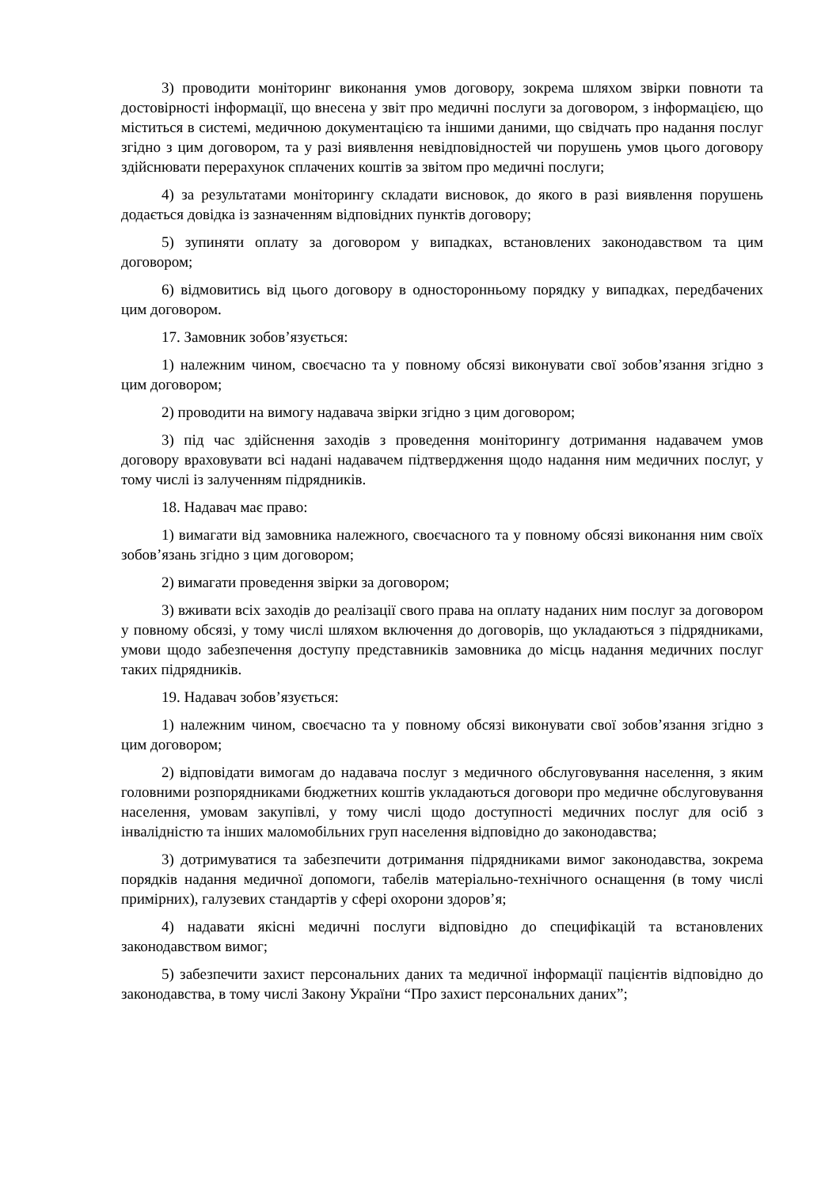3) проводити моніторинг виконання умов договору, зокрема шляхом звірки повноти та достовірності інформації, що внесена у звіт про медичні послуги за договором, з інформацією, що міститься в системі, медичною документацією та іншими даними, що свідчать про надання послуг згідно з цим договором, та у разі виявлення невідповідностей чи порушень умов цього договору здійснювати перерахунок сплачених коштів за звітом про медичні послуги;
4) за результатами моніторингу складати висновок, до якого в разі виявлення порушень додається довідка із зазначенням відповідних пунктів договору;
5) зупиняти оплату за договором у випадках, встановлених законодавством та цим договором;
6) відмовитись від цього договору в односторонньому порядку у випадках, передбачених цим договором.
17. Замовник зобов’язується:
1) належним чином, своєчасно та у повному обсязі виконувати свої зобов’язання згідно з цим договором;
2) проводити на вимогу надавача звірки згідно з цим договором;
3) під час здійснення заходів з проведення моніторингу дотримання надавачем умов договору враховувати всі надані надавачем підтвердження щодо надання ним медичних послуг, у тому числі із залученням підрядників.
18. Надавач має право:
1) вимагати від замовника належного, своєчасного та у повному обсязі виконання ним своїх зобов’язань згідно з цим договором;
2) вимагати проведення звірки за договором;
3) вживати всіх заходів до реалізації свого права на оплату наданих ним послуг за договором у повному обсязі, у тому числі шляхом включення до договорів, що укладаються з підрядниками, умови щодо забезпечення доступу представників замовника до місць надання медичних послуг таких підрядників.
19. Надавач зобов’язується:
1) належним чином, своєчасно та у повному обсязі виконувати свої зобов’язання згідно з цим договором;
2) відповідати вимогам до надавача послуг з медичного обслуговування населення, з яким головними розпорядниками бюджетних коштів укладаються договори про медичне обслуговування населення, умовам закупівлі, у тому числі щодо доступності медичних послуг для осіб з інвалідністю та інших маломобільних груп населення відповідно до законодавства;
3) дотримуватися та забезпечити дотримання підрядниками вимог законодавства, зокрема порядків надання медичної допомоги, табелів матеріально-технічного оснащення (в тому числі примірних), галузевих стандартів у сфері охорони здоров’я;
4) надавати якісні медичні послуги відповідно до специфікацій та встановлених законодавством вимог;
5) забезпечити захист персональних даних та медичної інформації пацієнтів відповідно до законодавства, в тому числі Закону України “Про захист персональних даних”;